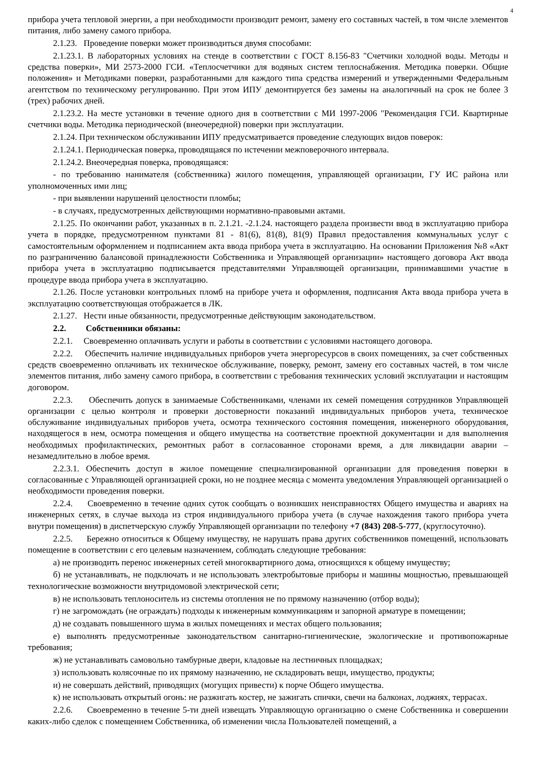4
прибора учета тепловой энергии, а при необходимости производит ремонт, замену его составных частей, в том числе элементов питания, либо замену самого прибора.
2.1.23. Проведение поверки может производиться двумя способами:
2.1.23.1. В лабораторных условиях на стенде в соответствии с ГОСТ 8.156-83 "Счетчики холодной воды. Методы и средства поверки», МИ 2573-2000 ГСИ. «Теплосчетчики для водяных систем теплоснабжения. Методика поверки. Общие положения» и Методиками поверки, разработанными для каждого типа средства измерений и утвержденными Федеральным агентством по техническому регулированию. При этом ИПУ демонтируется без замены на аналогичный на срок не более 3 (трех) рабочих дней.
2.1.23.2. На месте установки в течение одного дня в соответствии с МИ 1997-2006 "Рекомендация ГСИ. Квартирные счетчики воды. Методика периодической (внеочередной) поверки при эксплуатации.
2.1.24. При техническом обслуживании ИПУ предусматривается проведение следующих видов поверок:
2.1.24.1. Периодическая поверка, проводящаяся по истечении межповерочного интервала.
2.1.24.2. Внеочередная поверка, проводящаяся:
- по требованию нанимателя (собственника) жилого помещения, управляющей организации, ГУ ИС района или уполномоченных ими лиц;
- при выявлении нарушений целостности пломбы;
- в случаях, предусмотренных действующими нормативно-правовыми актами.
2.1.25. По окончании работ, указанных в п. 2.1.21. -2.1.24. настоящего раздела произвести ввод в эксплуатацию прибора учета в порядке, предусмотренном пунктами 81 - 81(6), 81(8), 81(9) Правил предоставления коммунальных услуг с самостоятельным оформлением и подписанием акта ввода прибора учета в эксплуатацию. На основании Приложения №8 «Акт по разграничению балансовой принадлежности Собственника и Управляющей организации» настоящего договора Акт ввода прибора учета в эксплуатацию подписывается представителями Управляющей организации, принимавшими участие в процедуре ввода прибора учета в эксплуатацию.
2.1.26. После установки контрольных пломб на приборе учета и оформления, подписания Акта ввода прибора учета в эксплуатацию соответствующая отображается в ЛК.
2.1.27. Нести иные обязанности, предусмотренные действующим законодательством.
2.2. Собственники обязаны:
2.2.1. Своевременно оплачивать услуги и работы в соответствии с условиями настоящего договора.
2.2.2. Обеспечить наличие индивидуальных приборов учета энергоресурсов в своих помещениях, за счет собственных средств своевременно оплачивать их техническое обслуживание, поверку, ремонт, замену его составных частей, в том числе элементов питания, либо замену самого прибора, в соответствии с требования технических условий эксплуатации и настоящим договором.
2.2.3. Обеспечить допуск в занимаемые Собственниками, членами их семей помещения сотрудников Управляющей организации с целью контроля и проверки достоверности показаний индивидуальных приборов учета, техническое обслуживание индивидуальных приборов учета, осмотра технического состояния помещения, инженерного оборудования, находящегося в нем, осмотра помещения и общего имущества на соответствие проектной документации и для выполнения необходимых профилактических, ремонтных работ в согласованное сторонами время, а для ликвидации аварии – незамедлительно в любое время.
2.2.3.1. Обеспечить доступ в жилое помещение специализированной организации для проведения поверки в согласованные с Управляющей организацией сроки, но не позднее месяца с момента уведомления Управляющей организацией о необходимости проведения поверки.
2.2.4. Своевременно в течение одних суток сообщать о возникших неисправностях Общего имущества и авариях на инженерных сетях, в случае выхода из строя индивидуального прибора учета (в случае нахождения такого прибора учета внутри помещения) в диспетчерскую службу Управляющей организации по телефону +7 (843) 208-5-777, (круглосуточно).
2.2.5. Бережно относиться к Общему имуществу, не нарушать права других собственников помещений, использовать помещение в соответствии с его целевым назначением, соблюдать следующие требования:
а) не производить перенос инженерных сетей многоквартирного дома, относящихся к общему имуществу;
б) не устанавливать, не подключать и не использовать электробытовые приборы и машины мощностью, превышающей технологические возможности внутридомовой электрической сети;
в) не использовать теплоноситель из системы отопления не по прямому назначению (отбор воды);
г) не загромождать (не ограждать) подходы к инженерным коммуникациям и запорной арматуре в помещении;
д) не создавать повышенного шума в жилых помещениях и местах общего пользования;
е) выполнять предусмотренные законодательством санитарно-гигиенические, экологические и противопожарные требования;
ж) не устанавливать самовольно тамбурные двери, кладовые на лестничных площадках;
з) использовать колясочные по их прямому назначению, не складировать вещи, имущество, продукты;
и) не совершать действий, приводящих (могущих привести) к порче Общего имущества.
к) не использовать открытый огонь: не разжигать костер, не зажигать спички, свечи на балконах, лоджиях, террасах.
2.2.6. Своевременно в течение 5-ти дней извещать Управляющую организацию о смене Собственника и совершении каких-либо сделок с помещением Собственника, об изменении числа Пользователей помещений, а